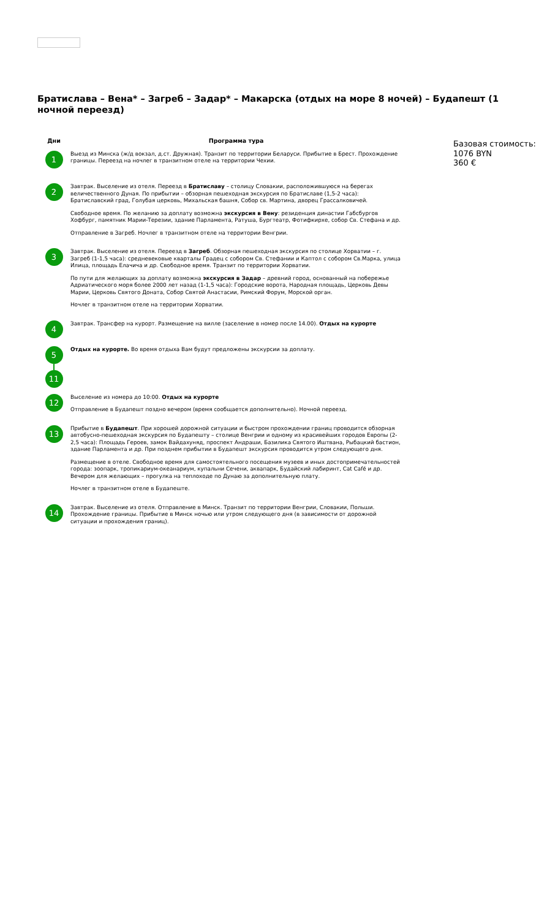Братислава – Вена* – Загреб – Задар* – Макарска (отдых на море 8 ночей) – Будапешт (1 ночной переезд)
| Дни | Программа тура |
| --- | --- |
| 1 | Выезд из Минска (ж/д вокзал, д.ст. Дружная). Транзит по территории Беларуси. Прибытие в Брест. Прохождение границы. Переезд на ночлег в транзитном отеле на территории Чехии. |
| 2 | Завтрак. Выселение из отеля. Переезд в Братиславу – столицу Словакии, расположившуюся на берегах величественного Дуная. По прибытии – обзорная пешеходная экскурсия по Братиславе (1,5-2 часа): Братиславский град, Голубая церковь, Михальская башня, Собор св. Мартина, дворец Грассалковичей. Свободное время. По желанию за доплату возможна экскурсия в Вену : резиденция династии Габсбургов Хофбург, памятник Марии-Терезии, здание Парламента, Ратуша, Бургтеатр, Фотифкирхе, собор Св. Стефана и др. Отправление в Загреб. Ночлег в транзитном отеле на территории Венгрии. |
| 3 | Завтрак. Выселение из отеля. Переезд в Загреб . Обзорная пешеходная экскурсия по столице Хорватии – г. Загреб (1-1,5 часа): средневековые кварталы Градец с собором Св. Стефании и Каптол с собором Св.Марка, улица Илица, площадь Елачича и др. Свободное время. Транзит по территории Хорватии. По пути для желающих за доплату возможна экскурсия в Задар – древний город, основанный на побережье Адриатического моря более 2000 лет назад (1-1,5 часа): Городские ворота, Народная площадь, Церковь Девы Марии, Церковь Святого Доната, Собор Святой Анастасии, Римский Форум, Морской орган. Ночлег в транзитном отеле на территории Хорватии. |
| 4 | Завтрак. Трансфер на курорт. Размещение на вилле (заселение в номер после 14.00). Отдых на курорте |
| 5 11 | Отдых на курорте. Во время отдыха Вам будут предложены экскурсии за доплату. |
| 12 | Выселение из номера до 10:00. Отдых на курорте Отправление в Будапешт поздно вечером (время сообщается дополнительно). Ночной переезд. |
| 13 | Прибытие в Будапешт . При хорошей дорожной ситуации и быстром прохождении границ проводится обзорная автобусно-пешеходная экскурсия по Будапешту – столице Венгрии и одному из красивейших городов Европы (2-2,5 часа): Площадь Героев, замок Вайдахуняд, проспект Андраши, Базилика Святого Иштвана, Рыбацкий бастион, здание Парламента и др. При позднем прибытии в Будапешт экскурсия проводится утром следующего дня. Размещение в отеле. Свободное время для самостоятельного посещения музеев и иных достопримечательностей города: зоопарк, тропикариум-океанариум, купальни Сечени, аквапарк, Будайский лабиринт, Cat Café и др. Вечером для желающих – прогулка на теплоходе по Дунаю за дополнительную плату. Ночлег в транзитном отеле в Будапеште. |
| 14 | Завтрак. Выселение из отеля. Отправление в Минск. Транзит по территории Венгрии, Словакии, Польши. Прохождение границы. Прибытие в Минск ночью или утром следующего дня (в зависимости от дорожной ситуации и прохождения границ). |
Базовая стоимость:
1076 BYN
360 €